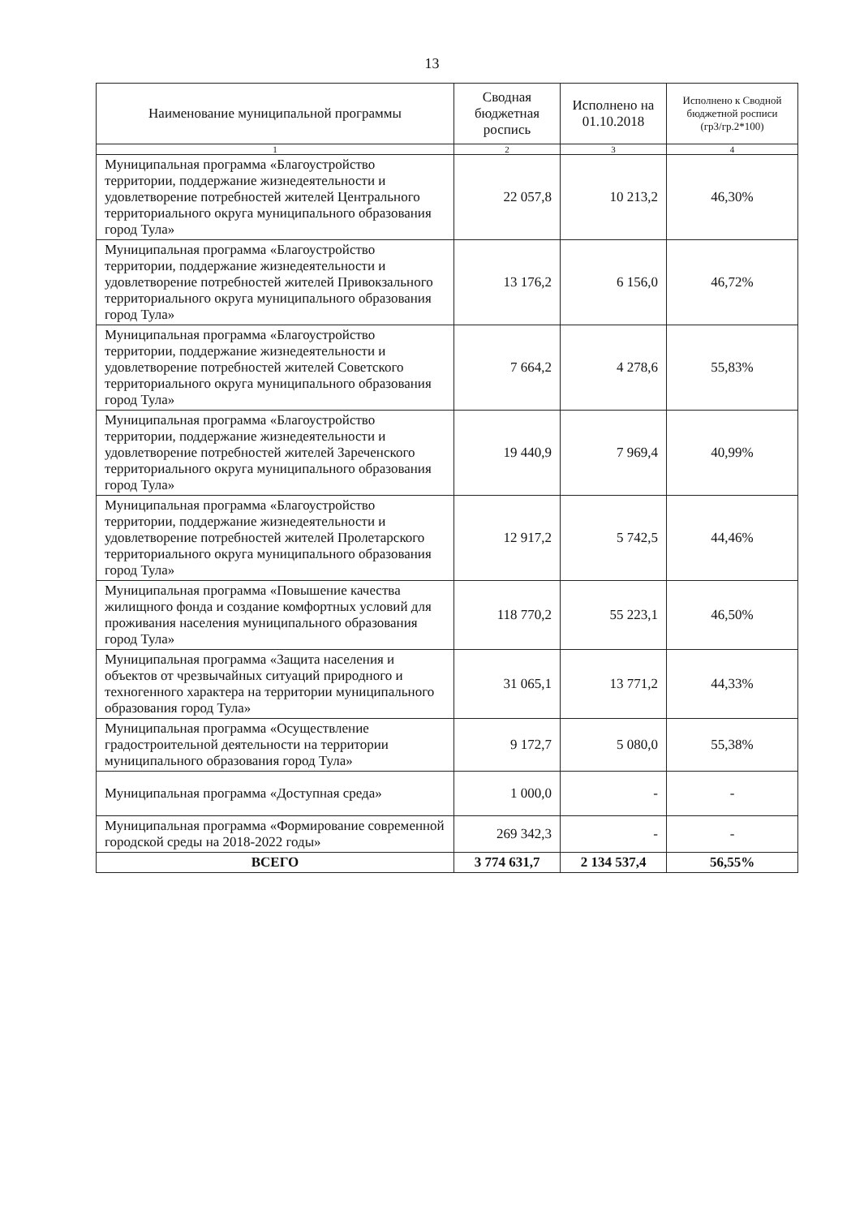13
| Наименование муниципальной программы | Сводная бюджетная роспись | Исполнено на 01.10.2018 | Исполнено к Сводной бюджетной росписи (гр3/гр.2*100) |
| --- | --- | --- | --- |
| 1 | 2 | 3 | 4 |
| Муниципальная программа «Благоустройство территории, поддержание жизнедеятельности и удовлетворение потребностей жителей Центрального территориального округа муниципального образования город Тула» | 22 057,8 | 10 213,2 | 46,30% |
| Муниципальная программа «Благоустройство территории, поддержание жизнедеятельности и удовлетворение потребностей жителей Привокзального территориального округа муниципального образования город Тула» | 13 176,2 | 6 156,0 | 46,72% |
| Муниципальная программа «Благоустройство территории, поддержание жизнедеятельности и удовлетворение потребностей жителей Советского территориального округа муниципального образования город Тула» | 7 664,2 | 4 278,6 | 55,83% |
| Муниципальная программа «Благоустройство территории, поддержание жизнедеятельности и удовлетворение потребностей жителей Зареченского территориального округа муниципального образования город Тула» | 19 440,9 | 7 969,4 | 40,99% |
| Муниципальная программа «Благоустройство территории, поддержание жизнедеятельности и удовлетворение потребностей жителей Пролетарского территориального округа муниципального образования город Тула» | 12 917,2 | 5 742,5 | 44,46% |
| Муниципальная программа «Повышение качества жилищного фонда и создание комфортных условий для проживания населения муниципального образования город Тула» | 118 770,2 | 55 223,1 | 46,50% |
| Муниципальная программа «Защита населения и объектов от чрезвычайных ситуаций природного и техногенного характера на территории муниципального образования город Тула» | 31 065,1 | 13 771,2 | 44,33% |
| Муниципальная программа «Осуществление градостроительной деятельности на территории муниципального образования город Тула» | 9 172,7 | 5 080,0 | 55,38% |
| Муниципальная программа «Доступная среда» | 1 000,0 | - | - |
| Муниципальная программа «Формирование современной городской среды на 2018-2022 годы» | 269 342,3 | - | - |
| ВСЕГО | 3 774 631,7 | 2 134 537,4 | 56,55% |